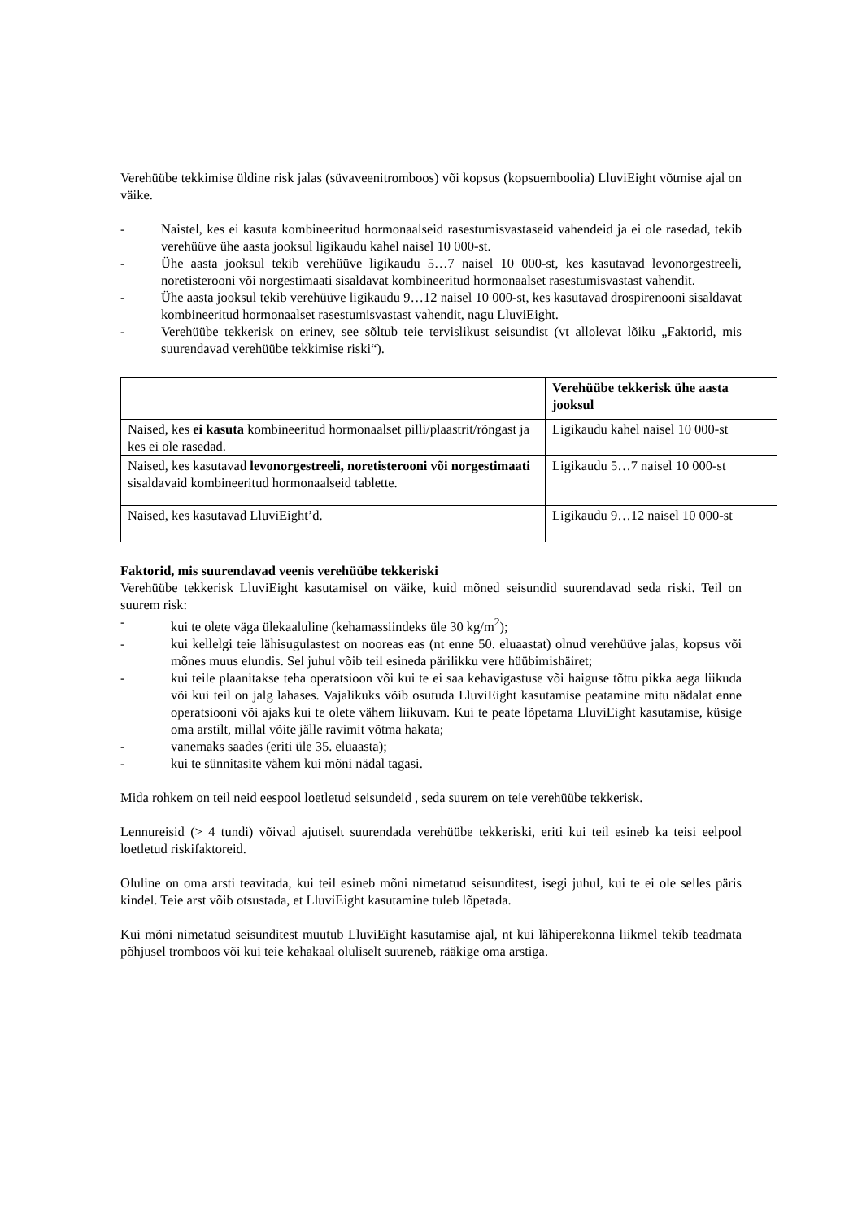Verehüübe tekkimise üldine risk jalas (süvaveenitromboos) või kopsus (kopsuemboolia) LluviEight võtmise ajal on väike.
- Naistel, kes ei kasuta kombineeritud hormonaalseid rasestumisvastaseid vahendeid ja ei ole rasedad, tekib verehüüve ühe aasta jooksul ligikaudu kahel naisel 10 000-st.
- Ühe aasta jooksul tekib verehüüve ligikaudu 5…7 naisel 10 000-st, kes kasutavad levonorgestreeli, noretisterooni või norgestimaati sisaldavat kombineeritud hormonaalset rasestumisvastast vahendit.
- Ühe aasta jooksul tekib verehüüve ligikaudu 9…12 naisel 10 000-st, kes kasutavad drospirenooni sisaldavat kombineeritud hormonaalset rasestumisvastast vahendit, nagu LluviEight.
- Verehüübe tekkerisk on erinev, see sõltub teie tervislikust seisundist (vt allolevat lõiku „Faktorid, mis suurendavad verehüübe tekkimise riski“).
| | Verehüübe tekkerisk ühe aasta jooksul |
| Naised, kes ei kasuta kombineeritud hormonaalset pilli/plaastrit/rõngast ja kes ei ole rasedad. | Ligikaudu kahel naisel 10 000-st |
| Naised, kes kasutavad levonorgestreeli, noretisterooni või norgestimaati sisaldavaid kombineeritud hormonaalseid tablette. | Ligikaudu 5…7 naisel 10 000-st |
| Naised, kes kasutavad LluviEight’d. | Ligikaudu 9…12 naisel 10 000-st |
Faktorid, mis suurendavad veenis verehüübe tekkeriski
Verehüübe tekkerisk LluviEight kasutamisel on väike, kuid mõned seisundid suurendavad seda riski. Teil on suurem risk:
- kui te olete väga ülekaaluline (kehamassiindeks üle 30 kg/m<sup>2</sup>);
- kui kellelgi teie lähisugulastest on nooreas eas (nt enne 50. eluaastat) olnud verehüüve jalas, kopsus või mõnes muus elundis. Sel juhul võib teil esineda pärilikku vere hüübimishäiret;
- kui teile plaanitakse teha operatsioon või kui te ei saa kehavigastuse või haiguse tõttu pikka aega liikuda või kui teil on jalg lahases. Vajalikuks võib osutuda LluviEight kasutamise peatamine mitu nädalat enne operatsiooni või ajaks kui te olete vähem liikuvam. Kui te peate lõpetama LluviEight kasutamise, küsige oma arstilt, millal võite jälle ravimit võtma hakata;
- vanemaks saades (eriti üle 35. eluaasta);
- kui te sünnitasite vähem kui mõni nädal tagasi.
Mida rohkem on teil neid eespool loetletud seisundeid , seda suurem on teie verehüübe tekkerisk.
Lennureisid (> 4 tundi) võivad ajutiselt suurendada verehüübe tekkeriski, eriti kui teil esineb ka teisi eelpool loetletud riskifaktoreid.
Oluline on oma arsti teavitada, kui teil esineb mõni nimetatud seisunditest, isegi juhul, kui te ei ole selles päris kindel. Teie arst võib otsustada, et LluviEight kasutamine tuleb lõpetada.
Kui mõni nimetatud seisunditest muutub LluviEight kasutamise ajal, nt kui lähiperekonna liikmel tekib teadmata põhjusel tromboos või kui teie kehakaal oluliselt suureneb, rääkige oma arstiga.